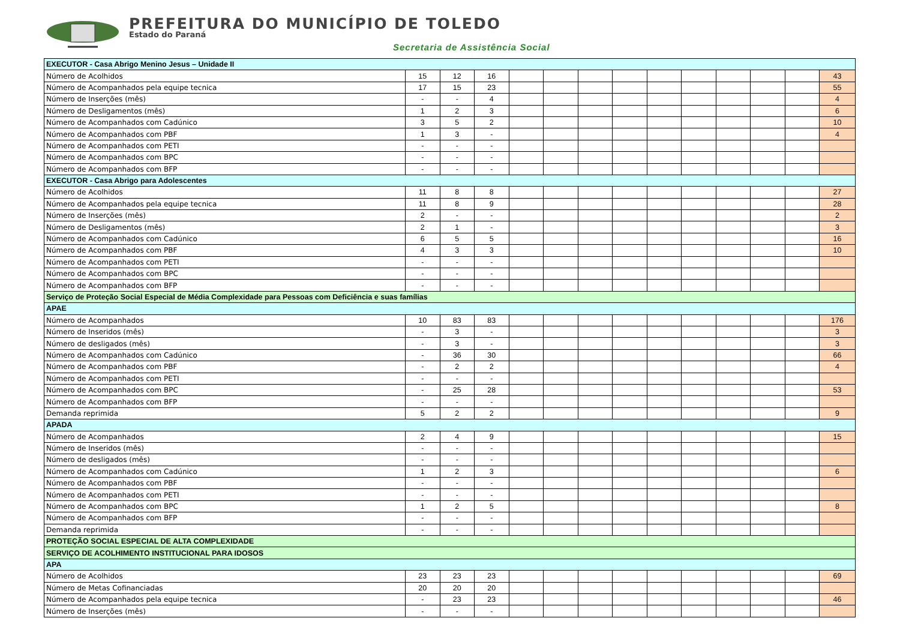PREFEITURA DO MUNICÍPIO DE TOLEDO
Estado do Paraná
Secretaria de Assistência Social
| EXECUTOR - Casa Abrigo Menino Jesus – Unidade II | | | | | | | | | | | | | |
| Número de Acolhidos | 15 | 12 | 16 | | | | | | | | | | 43 |
| Número de Acompanhados pela equipe tecnica | 17 | 15 | 23 | | | | | | | | | | 55 |
| Número de Inserções (mês) | - | - | 4 | | | | | | | | | | 4 |
| Número de Desligamentos (mês) | 1 | 2 | 3 | | | | | | | | | | 6 |
| Número de Acompanhados com Cadúnico | 3 | 5 | 2 | | | | | | | | | | 10 |
| Número de Acompanhados com PBF | 1 | 3 | - | | | | | | | | | | 4 |
| Número de Acompanhados com PETI | - | - | - | | | | | | | | | | |
| Número de Acompanhados com BPC | - | - | - | | | | | | | | | | |
| Número de Acompanhados com BFP | - | - | - | | | | | | | | | | |
| EXECUTOR - Casa Abrigo para Adolescentes | | | | | | | | | | | | | |
| Número de Acolhidos | 11 | 8 | 8 | | | | | | | | | | 27 |
| Número de Acompanhados pela equipe tecnica | 11 | 8 | 9 | | | | | | | | | | 28 |
| Número de Inserções (mês) | 2 | - | - | | | | | | | | | | 2 |
| Número de Desligamentos (mês) | 2 | 1 | - | | | | | | | | | | 3 |
| Número de Acompanhados com Cadúnico | 6 | 5 | 5 | | | | | | | | | | 16 |
| Número de Acompanhados com PBF | 4 | 3 | 3 | | | | | | | | | | 10 |
| Número de Acompanhados com PETI | - | - | - | | | | | | | | | | |
| Número de Acompanhados com BPC | - | - | - | | | | | | | | | | |
| Número de Acompanhados com BFP | - | - | - | | | | | | | | | | |
| Serviço de Proteção Social Especial de Média Complexidade para Pessoas com Deficiência e suas famílias | | | | | | | | | | | | | |
| APAE | | | | | | | | | | | | | |
| Número de Acompanhados | 10 | 83 | 83 | | | | | | | | | | 176 |
| Número de Inseridos (mês) | - | 3 | - | | | | | | | | | | 3 |
| Número de desligados (mês) | - | 3 | - | | | | | | | | | | 3 |
| Número de Acompanhados com Cadúnico | - | 36 | 30 | | | | | | | | | | 66 |
| Número de Acompanhados com PBF | - | 2 | 2 | | | | | | | | | | 4 |
| Número de Acompanhados com PETI | - | - | - | | | | | | | | | | |
| Número de Acompanhados com BPC | - | 25 | 28 | | | | | | | | | | 53 |
| Número de Acompanhados com BFP | - | - | - | | | | | | | | | | |
| Demanda reprimida | 5 | 2 | 2 | | | | | | | | | | 9 |
| APADA | | | | | | | | | | | | | |
| Número de Acompanhados | 2 | 4 | 9 | | | | | | | | | | 15 |
| Número de Inseridos (mês) | - | - | - | | | | | | | | | | |
| Número de desligados (mês) | - | - | - | | | | | | | | | | |
| Número de Acompanhados com Cadúnico | 1 | 2 | 3 | | | | | | | | | | 6 |
| Número de Acompanhados com PBF | - | - | - | | | | | | | | | | |
| Número de Acompanhados com PETI | - | - | - | | | | | | | | | | |
| Número de Acompanhados com BPC | 1 | 2 | 5 | | | | | | | | | | 8 |
| Número de Acompanhados com BFP | - | - | - | | | | | | | | | | |
| Demanda reprimida | - | - | - | | | | | | | | | | |
| PROTEÇÃO SOCIAL ESPECIAL DE ALTA COMPLEXIDADE | | | | | | | | | | | | | |
| SERVIÇO DE ACOLHIMENTO INSTITUCIONAL PARA IDOSOS | | | | | | | | | | | | | |
| APA | | | | | | | | | | | | | |
| Número de Acolhidos | 23 | 23 | 23 | | | | | | | | | | 69 |
| Número de Metas Cofinanciadas | 20 | 20 | 20 | | | | | | | | | | |
| Número de Acompanhados pela equipe tecnica | - | 23 | 23 | | | | | | | | | | 46 |
| Número de Inserções (mês) | - | - | - | | | | | | | | | | |